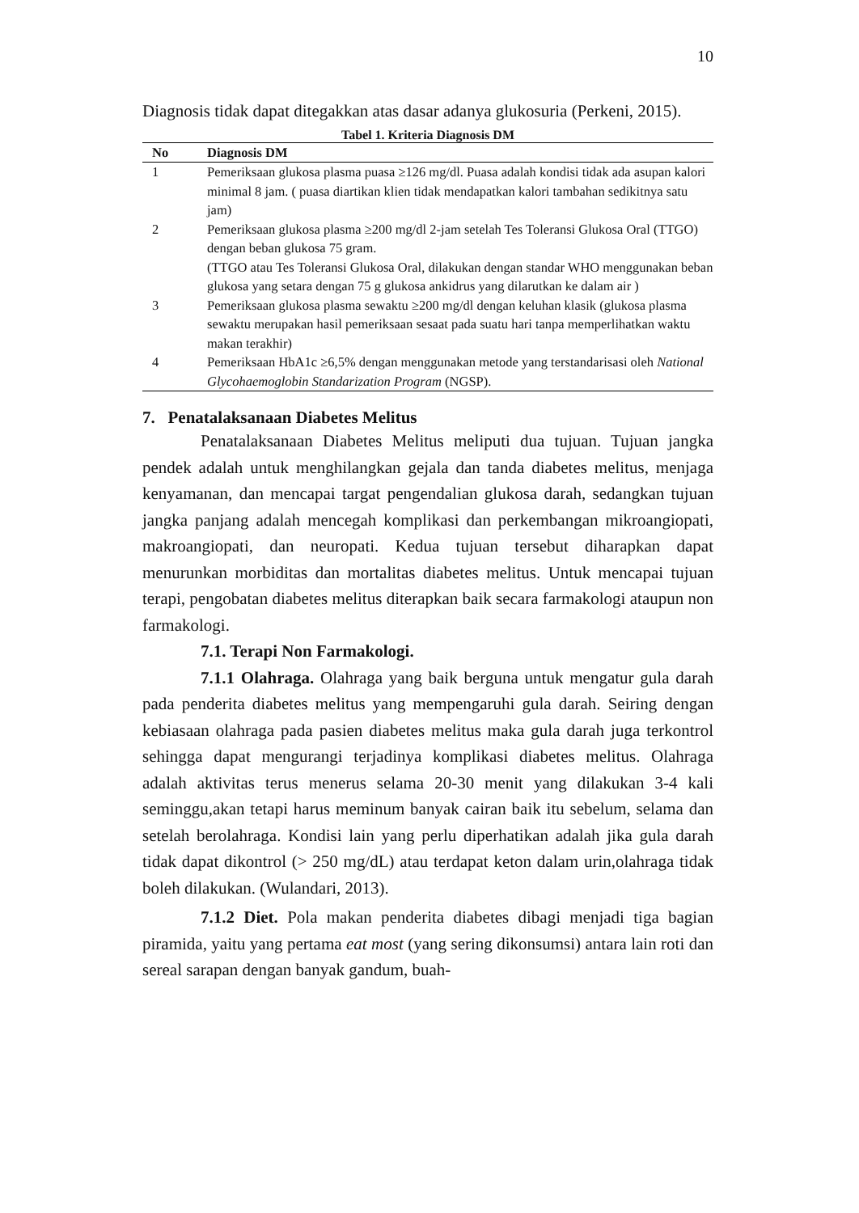10
Diagnosis tidak dapat ditegakkan atas dasar adanya glukosuria (Perkeni, 2015).
Tabel 1. Kriteria Diagnosis DM
| No | Diagnosis DM |
| --- | --- |
| 1 | Pemeriksaan glukosa plasma puasa ≥126 mg/dl. Puasa adalah kondisi tidak ada asupan kalori minimal 8 jam. ( puasa diartikan klien tidak mendapatkan kalori tambahan sedikitnya satu jam) |
| 2 | Pemeriksaan glukosa plasma ≥200 mg/dl 2-jam setelah Tes Toleransi Glukosa Oral (TTGO) dengan beban glukosa 75 gram. (TTGO atau Tes Toleransi Glukosa Oral, dilakukan dengan standar WHO menggunakan beban glukosa yang setara dengan 75 g glukosa ankidrus yang dilarutkan ke dalam air ) |
| 3 | Pemeriksaan glukosa plasma sewaktu ≥200 mg/dl dengan keluhan klasik (glukosa plasma sewaktu merupakan hasil pemeriksaan sesaat pada suatu hari tanpa memperlihatkan waktu makan terakhir) |
| 4 | Pemeriksaan HbA1c ≥6,5% dengan menggunakan metode yang terstandarisasi oleh National Glycohaemoglobin Standarization Program (NGSP). |
7. Penatalaksanaan Diabetes Melitus
Penatalaksanaan Diabetes Melitus meliputi dua tujuan. Tujuan jangka pendek adalah untuk menghilangkan gejala dan tanda diabetes melitus, menjaga kenyamanan, dan mencapai targat pengendalian glukosa darah, sedangkan tujuan jangka panjang adalah mencegah komplikasi dan perkembangan mikroangiopati, makroangiopati, dan neuropati. Kedua tujuan tersebut diharapkan dapat menurunkan morbiditas dan mortalitas diabetes melitus. Untuk mencapai tujuan terapi, pengobatan diabetes melitus diterapkan baik secara farmakologi ataupun non farmakologi.
7.1. Terapi Non Farmakologi.
7.1.1 Olahraga. Olahraga yang baik berguna untuk mengatur gula darah pada penderita diabetes melitus yang mempengaruhi gula darah. Seiring dengan kebiasaan olahraga pada pasien diabetes melitus maka gula darah juga terkontrol sehingga dapat mengurangi terjadinya komplikasi diabetes melitus. Olahraga adalah aktivitas terus menerus selama 20-30 menit yang dilakukan 3-4 kali seminggu,akan tetapi harus meminum banyak cairan baik itu sebelum, selama dan setelah berolahraga. Kondisi lain yang perlu diperhatikan adalah jika gula darah tidak dapat dikontrol (> 250 mg/dL) atau terdapat keton dalam urin,olahraga tidak boleh dilakukan. (Wulandari, 2013).
7.1.2 Diet. Pola makan penderita diabetes dibagi menjadi tiga bagian piramida, yaitu yang pertama eat most (yang sering dikonsumsi) antara lain roti dan sereal sarapan dengan banyak gandum, buah-